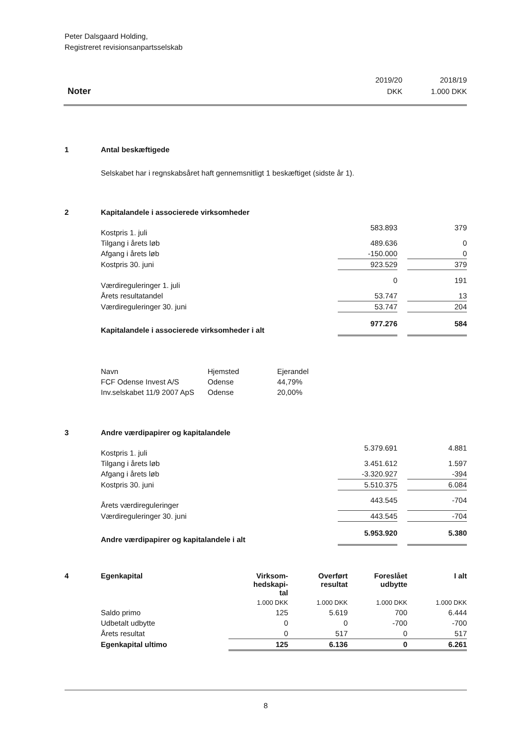Peter Dalsgaard Holding,
Registreret revisionsanpartsselskab
| | 2019/20 | | 2018/19 |
| Noter | DKK | | 1.000 DKK |
| 1 | Antal beskæftigede |
| | Selskabet har i regnskabsåret haft gennemsnitligt 1 beskæftiget (sidste år 1). |
| 2 | Kapitalandele i associerede virksomheder | | | |
| | Kostpris 1. juli | 583.893 | | 379 |
| | Tilgang i årets løb | 489.636 | | 0 |
| | Afgang i årets løb | -150.000 | | 0 |
| | Kostpris 30. juni | 923.529 | | 379 |
| | Værdireguleringer 1. juli | 0 | | 191 |
| | Årets resultatandel | 53.747 | | 13 |
| | Værdireguleringer 30. juni | 53.747 | | 204 |
| | Kapitalandele i associerede virksomheder i alt | 977.276 | | 584 |
| Navn | Hjemsted | Ejerandel |
| FCF Odense Invest A/S | Odense | 44,79% |
| Inv.selskabet 11/9 2007 ApS | Odense | 20,00% |
| 3 | Andre værdipapirer og kapitalandele | | | |
| | Kostpris 1. juli | 5.379.691 | | 4.881 |
| | Tilgang i årets løb | 3.451.612 | | 1.597 |
| | Afgang i årets løb | -3.320.927 | | -394 |
| | Kostpris 30. juni | 5.510.375 | | 6.084 |
| | Årets værdireguleringer | 443.545 | | -704 |
| | Værdireguleringer 30. juni | 443.545 | | -704 |
| | Andre værdipapirer og kapitalandele i alt | 5.953.920 | | 5.380 |
| 4 | Egenkapital | Virksom- hedskapi- tal | Overført resultat | Foreslået udbytte | I alt |
| | | 1.000 DKK | 1.000 DKK | 1.000 DKK | 1.000 DKK |
| | Saldo primo | 125 | 5.619 | 700 | 6.444 |
| | Udbetalt udbytte | 0 | 0 | -700 | -700 |
| | Årets resultat | 0 | 517 | 0 | 517 |
| | Egenkapital ultimo | 125 | 6.136 | 0 | 6.261 |
8